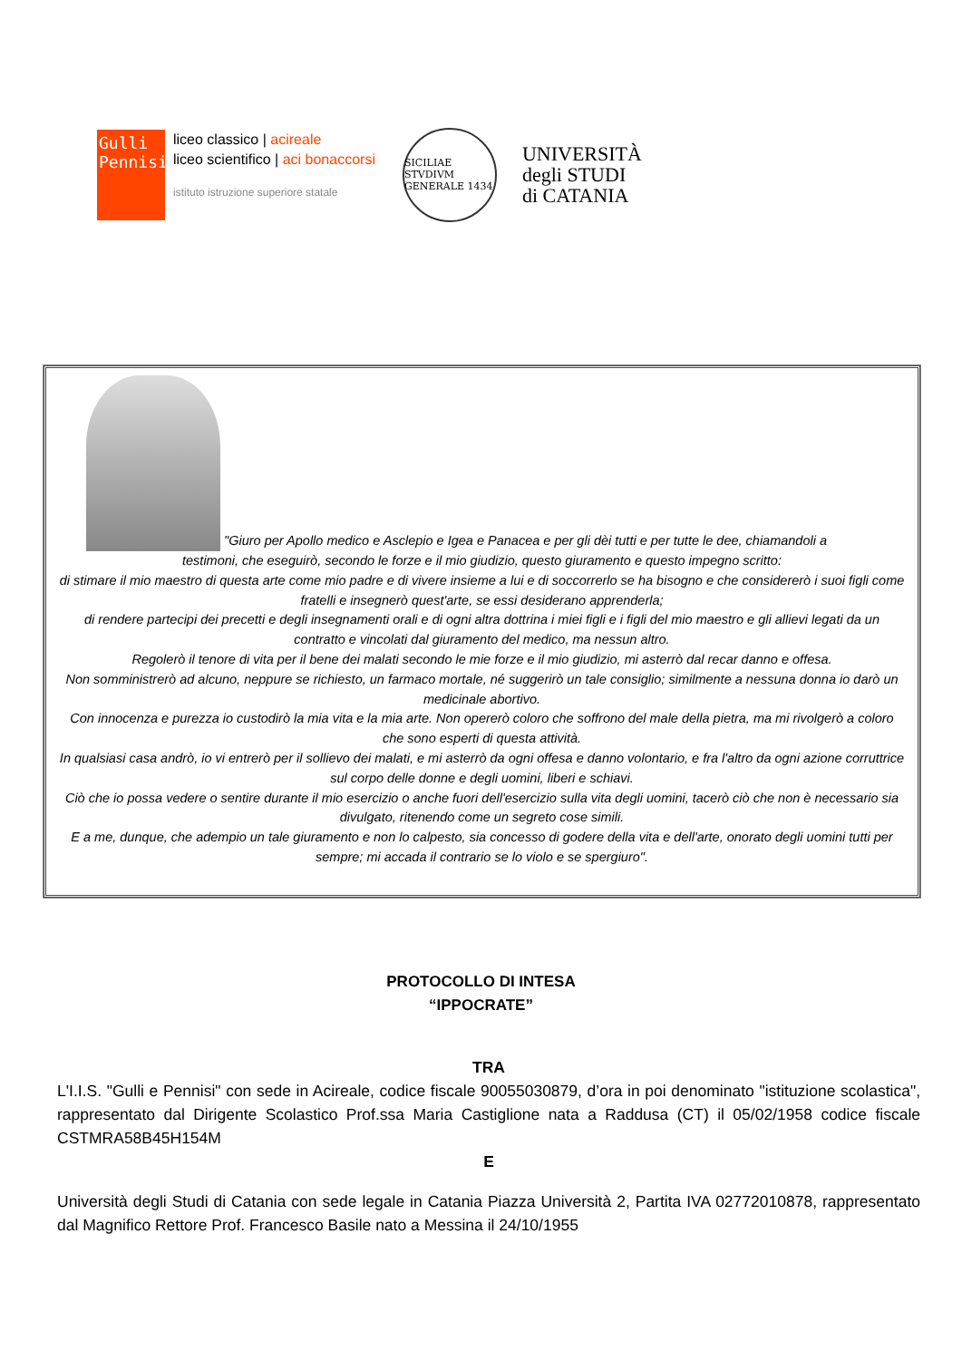Gulli
Pennisi
liceo classico | acireale
liceo scientifico | aci bonaccorsi
istituto istruzione superiore statale
SICILIAE STVDIVM GENERALE 1434
UNIVERSITÀ
degli STUDI
di CATANIA
"Giuro per Apollo medico e Asclepio e Igea e Panacea e per gli dèi tutti e per tutte le dee, chiamandoli a
testimoni, che eseguirò, secondo le forze e il mio giudizio, questo giuramento e questo impegno scritto:
di stimare il mio maestro di questa arte come mio padre e di vivere insieme a lui e di soccorrerlo se ha bisogno e che considererò i suoi figli come fratelli e insegnerò quest'arte, se essi desiderano apprenderla;
di rendere partecipi dei precetti e degli insegnamenti orali e di ogni altra dottrina i miei figli e i figli del mio maestro e gli allievi legati da un contratto e vincolati dal giuramento del medico, ma nessun altro.
Regolerò il tenore di vita per il bene dei malati secondo le mie forze e il mio giudizio, mi asterrò dal recar danno e offesa.
Non somministrerò ad alcuno, neppure se richiesto, un farmaco mortale, né suggerirò un tale consiglio; similmente a nessuna donna io darò un medicinale abortivo.
Con innocenza e purezza io custodirò la mia vita e la mia arte. Non opererò coloro che soffrono del male della pietra, ma mi rivolgerò a coloro che sono esperti di questa attività.
In qualsiasi casa andrò, io vi entrerò per il sollievo dei malati, e mi asterrò da ogni offesa e danno volontario, e fra l'altro da ogni azione corruttrice sul corpo delle donne e degli uomini, liberi e schiavi.
Ciò che io possa vedere o sentire durante il mio esercizio o anche fuori dell'esercizio sulla vita degli uomini, tacerò ciò che non è necessario sia divulgato, ritenendo come un segreto cose simili.
E a me, dunque, che adempio un tale giuramento e non lo calpesto, sia concesso di godere della vita e dell'arte, onorato degli uomini tutti per sempre; mi accada il contrario se lo violo e se spergiuro".
PROTOCOLLO DI INTESA
“IPPOCRATE”
TRA
L'I.I.S. "Gulli e Pennisi" con sede in Acireale, codice fiscale 90055030879, d’ora in poi denominato "istituzione scolastica", rappresentato dal Dirigente Scolastico Prof.ssa Maria Castiglione nata a Raddusa (CT) il 05/02/1958 codice fiscale CSTMRA58B45H154M
E
Università degli Studi di Catania con sede legale in Catania Piazza Università 2, Partita IVA 02772010878, rappresentato dal Magnifico Rettore Prof. Francesco Basile nato a Messina il 24/10/1955